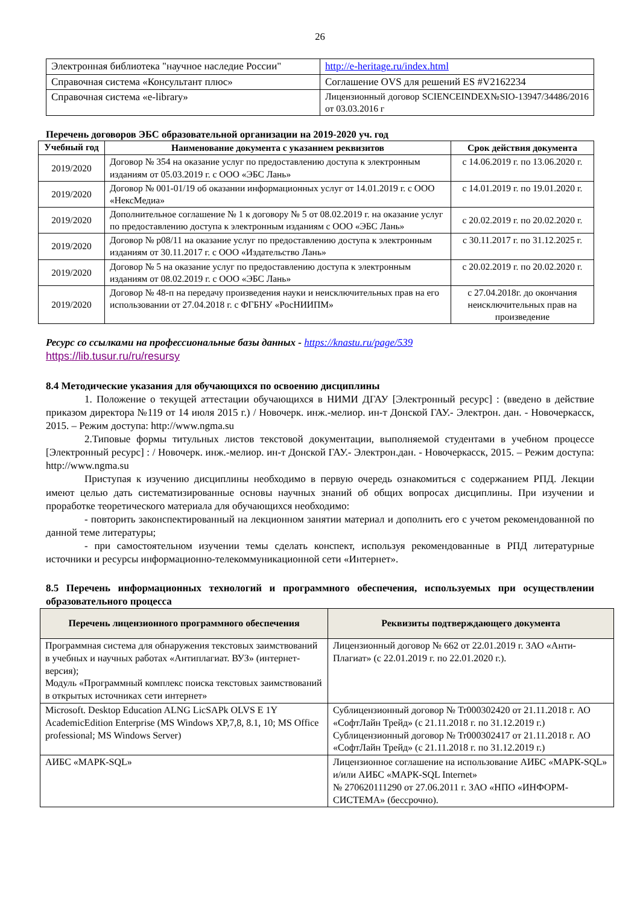26
| Электронная библиотека "научное наследие России" | http://e-heritage.ru/index.html |
| Справочная система «Консультант плюс» | Соглашение OVS для решений ES #V2162234 |
| Справочная система «e-library» | Лицензионный договор SCIENCEINDEX№SIO-13947/34486/2016 от 03.03.2016 г |
Перечень договоров ЭБС образовательной организации на 2019-2020 уч. год
| Учебный год | Наименование документа с указанием реквизитов | Срок действия документа |
| --- | --- | --- |
| 2019/2020 | Договор № 354 на оказание услуг по предоставлению доступа к электронным изданиям от 05.03.2019 г. с ООО «ЭБС Лань» | с 14.06.2019 г. по 13.06.2020 г. |
| 2019/2020 | Договор № 001-01/19 об оказании информационных услуг от 14.01.2019 г. с ООО «НексМедиа» | с 14.01.2019 г. по 19.01.2020 г. |
| 2019/2020 | Дополнительное соглашение № 1 к договору № 5 от 08.02.2019 г. на оказание услуг по предоставлению доступа к электронным изданиям с ООО «ЭБС Лань» | с 20.02.2019 г. по 20.02.2020 г. |
| 2019/2020 | Договор № р08/11 на оказание услуг по предоставлению доступа к электронным изданиям от 30.11.2017 г. с ООО «Издательство Лань» | с 30.11.2017 г. по 31.12.2025 г. |
| 2019/2020 | Договор № 5 на оказание услуг по предоставлению доступа к электронным изданиям от 08.02.2019 г. с ООО «ЭБС Лань» | с 20.02.2019 г. по 20.02.2020 г. |
| 2019/2020 | Договор № 48-п на передачу произведения науки и неисключительных прав на его использовании от 27.04.2018 г. с ФГБНУ «РосНИИПМ» | с 27.04.2018г. до окончания неисключительных прав на произведение |
Ресурс со ссылками на профессиональные базы данных - https://knastu.ru/page/539
https://lib.tusur.ru/ru/resursy
8.4 Методические указания для обучающихся по освоению дисциплины
1. Положение о текущей аттестации обучающихся в НИМИ ДГАУ [Электронный ресурс] : (введено в действие приказом директора №119 от 14 июля 2015 г.) / Новочерк. инж.-мелиор. ин-т Донской ГАУ.- Электрон. дан. - Новочеркасск, 2015. – Режим доступа: http://www.ngma.su
2.Типовые формы титульных листов текстовой документации, выполняемой студентами в учебном процессе [Электронный ресурс] : / Новочерк. инж.-мелиор. ин-т Донской ГАУ.- Электрон.дан. - Новочеркасск, 2015. – Режим доступа: http://www.ngma.su
Приступая к изучению дисциплины необходимо в первую очередь ознакомиться с содержанием РПД. Лекции имеют целью дать систематизированные основы научных знаний об общих вопросах дисциплины. При изучении и проработке теоретического материала для обучающихся необходимо:
- повторить законспектированный на лекционном занятии материал и дополнить его с учетом рекомендованной по данной теме литературы;
- при самостоятельном изучении темы сделать конспект, используя рекомендованные в РПД литературные источники и ресурсы информационно-телекоммуникационной сети «Интернет».
8.5 Перечень информационных технологий и программного обеспечения, используемых при осуществлении образовательного процесса
| Перечень лицензионного программного обеспечения | Реквизиты подтверждающего документа |
| --- | --- |
| Программная система для обнаружения текстовых заимствований в учебных и научных работах «Антиплагиат. ВУЗ» (интернет-версия); Модуль «Программный комплекс поиска текстовых заимствований в открытых источниках сети интернет» | Лицензионный договор № 662 от 22.01.2019 г. ЗАО «Анти-Плагиат» (с 22.01.2019 г. по 22.01.2020 г.). |
| Microsoft. Desktop Education ALNG LicSAPk OLVS E 1Y AcademicEdition Enterprise (MS Windows XP,7,8, 8.1, 10; MS Office professional; MS Windows Server) | Сублицензионный договор № Tr000302420 от 21.11.2018 г. АО «СофтЛайн Трейд» (с 21.11.2018 г. по 31.12.2019 г.) Сублицензионный договор № Tr000302417 от 21.11.2018 г. АО «СофтЛайн Трейд» (с 21.11.2018 г. по 31.12.2019 г.) |
| АИБС «МАРК-SQL» | Лицензионное соглашение на использование АИБС «МАРК-SQL» и/или АИБС «МАРК-SQL Internet» № 270620111290 от 27.06.2011 г. ЗАО «НПО «ИНФОРМ-СИСТЕМА» (бессрочно). |